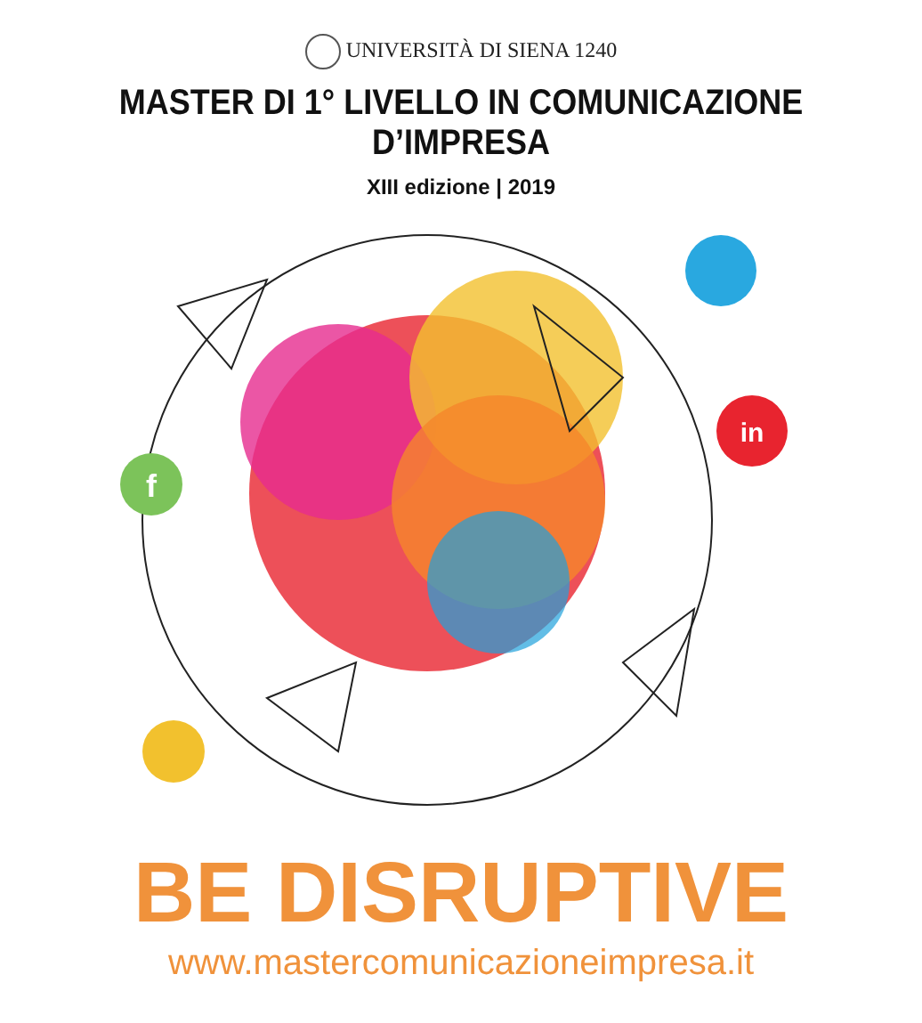UNIVERSITÀ DI SIENA 1240
MASTER DI 1° LIVELLO IN COMUNICAZIONE D’IMPRESA
XIII edizione | 2019
in
f
BE DISRUPTIVE
www.mastercomunicazioneimpresa.it